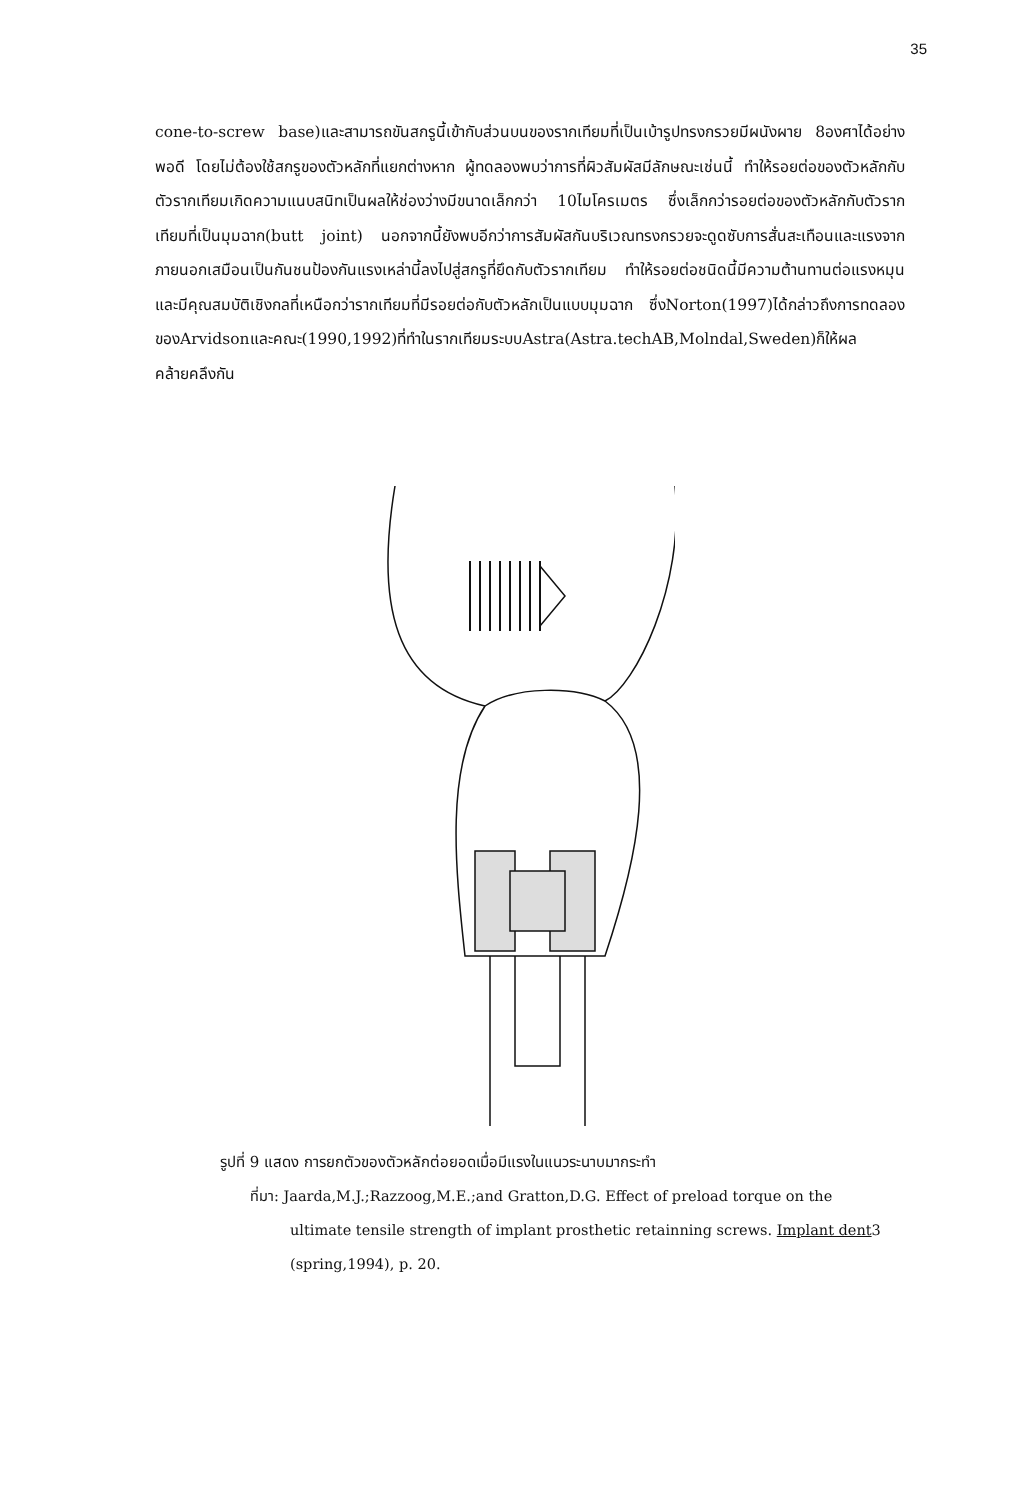35
cone-to-screw base)และสามารถขันสกรูนี้เข้ากับส่วนบนของรากเทียมที่เป็นเบ้ารูปทรงกรวยมีผนังผาย 8องศาได้อย่างพอดี โดยไม่ต้องใช้สกรูของตัวหลักที่แยกต่างหาก ผู้ทดลองพบว่าการที่ผิวสัมผัสมีลักษณะเช่นนี้ ทำให้รอยต่อของตัวหลักกับตัวรากเทียมเกิดความแนบสนิทเป็นผลให้ช่องว่างมีขนาดเล็กกว่า 10ไมโครเมตร ซึ่งเล็กกว่ารอยต่อของตัวหลักกับตัวรากเทียมที่เป็นมุมฉาก(butt joint) นอกจากนี้ยังพบอีกว่าการสัมผัสกันบริเวณทรงกรวยจะดูดซับการสั่นสะเทือนและแรงจากภายนอกเสมือนเป็นกันชนป้องกันแรงเหล่านี้ลงไปสู่สกรูที่ยึดกับตัวรากเทียม ทำให้รอยต่อชนิดนี้มีความต้านทานต่อแรงหมุนและมีคุณสมบัติเชิงกลที่เหนือกว่ารากเทียมที่มีรอยต่อกับตัวหลักเป็นแบบมุมฉาก ซึ่งNorton(1997)ได้กล่าวถึงการทดลองของArvidsonและคณะ(1990,1992)ที่ทำในรากเทียมระบบAstra(Astra.techAB,Molndal,Sweden)ก็ให้ผลคล้ายคลึงกัน
รูปที่ 9 แสดง การยกตัวของตัวหลักต่อยอดเมื่อมีแรงในแนวระนาบมากระทำ
ที่มา: Jaarda,M.J.;Razzoog,M.E.;and Gratton,D.G. Effect of preload torque on the
ultimate tensile strength of implant prosthetic retainning screws. Implant dent3
(spring,1994), p. 20.